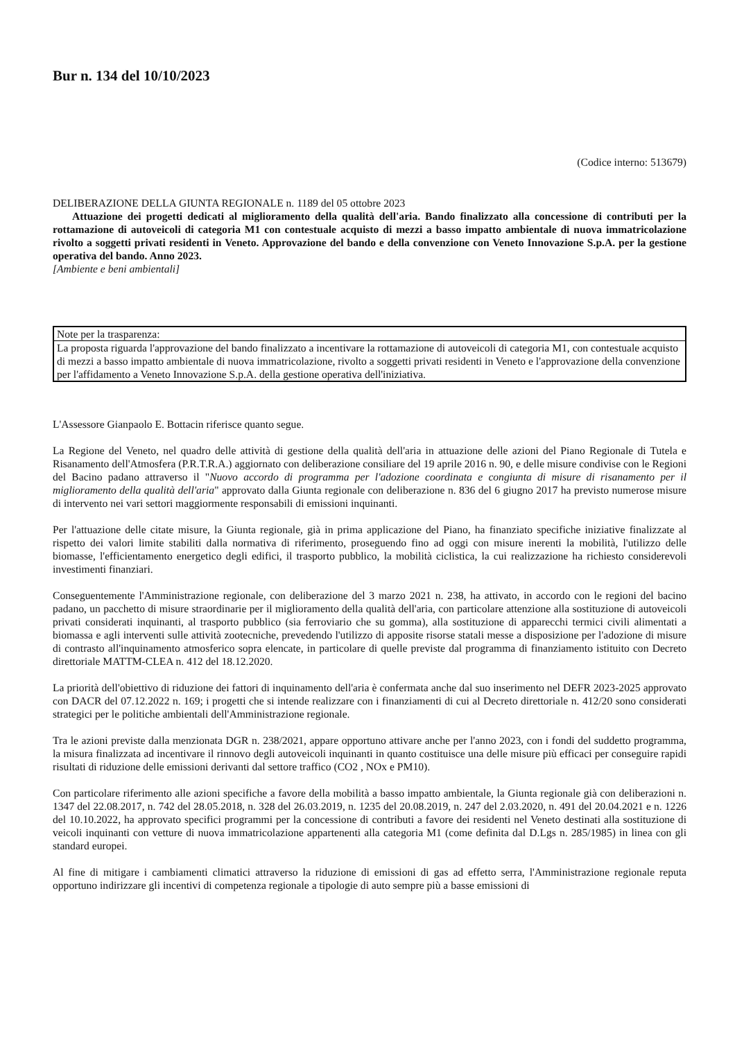Bur n. 134 del 10/10/2023
(Codice interno: 513679)
DELIBERAZIONE DELLA GIUNTA REGIONALE n. 1189 del 05 ottobre 2023
Attuazione dei progetti dedicati al miglioramento della qualità dell'aria. Bando finalizzato alla concessione di contributi per la rottamazione di autoveicoli di categoria M1 con contestuale acquisto di mezzi a basso impatto ambientale di nuova immatricolazione rivolto a soggetti privati residenti in Veneto. Approvazione del bando e della convenzione con Veneto Innovazione S.p.A. per la gestione operativa del bando. Anno 2023.
[Ambiente e beni ambientali]
Note per la trasparenza:
La proposta riguarda l'approvazione del bando finalizzato a incentivare la rottamazione di autoveicoli di categoria M1, con contestuale acquisto di mezzi a basso impatto ambientale di nuova immatricolazione, rivolto a soggetti privati residenti in Veneto e l'approvazione della convenzione per l'affidamento a Veneto Innovazione S.p.A. della gestione operativa dell'iniziativa.
L'Assessore Gianpaolo E. Bottacin riferisce quanto segue.
La Regione del Veneto, nel quadro delle attività di gestione della qualità dell'aria in attuazione delle azioni del Piano Regionale di Tutela e Risanamento dell'Atmosfera (P.R.T.R.A.) aggiornato con deliberazione consiliare del 19 aprile 2016 n. 90, e delle misure condivise con le Regioni del Bacino padano attraverso il "Nuovo accordo di programma per l'adozione coordinata e congiunta di misure di risanamento per il miglioramento della qualità dell'aria" approvato dalla Giunta regionale con deliberazione n. 836 del 6 giugno 2017 ha previsto numerose misure di intervento nei vari settori maggiormente responsabili di emissioni inquinanti.
Per l'attuazione delle citate misure, la Giunta regionale, già in prima applicazione del Piano, ha finanziato specifiche iniziative finalizzate al rispetto dei valori limite stabiliti dalla normativa di riferimento, proseguendo fino ad oggi con misure inerenti la mobilità, l'utilizzo delle biomasse, l'efficientamento energetico degli edifici, il trasporto pubblico, la mobilità ciclistica, la cui realizzazione ha richiesto considerevoli investimenti finanziari.
Conseguentemente l'Amministrazione regionale, con deliberazione del 3 marzo 2021 n. 238, ha attivato, in accordo con le regioni del bacino padano, un pacchetto di misure straordinarie per il miglioramento della qualità dell'aria, con particolare attenzione alla sostituzione di autoveicoli privati considerati inquinanti, al trasporto pubblico (sia ferroviario che su gomma), alla sostituzione di apparecchi termici civili alimentati a biomassa e agli interventi sulle attività zootecniche, prevedendo l'utilizzo di apposite risorse statali messe a disposizione per l'adozione di misure di contrasto all'inquinamento atmosferico sopra elencate, in particolare di quelle previste dal programma di finanziamento istituito con Decreto direttoriale MATTM-CLEA n. 412 del 18.12.2020.
La priorità dell'obiettivo di riduzione dei fattori di inquinamento dell'aria è confermata anche dal suo inserimento nel DEFR 2023-2025 approvato con DACR del 07.12.2022 n. 169; i progetti che si intende realizzare con i finanziamenti di cui al Decreto direttoriale n. 412/20 sono considerati strategici per le politiche ambientali dell'Amministrazione regionale.
Tra le azioni previste dalla menzionata DGR n. 238/2021, appare opportuno attivare anche per l'anno 2023, con i fondi del suddetto programma, la misura finalizzata ad incentivare il rinnovo degli autoveicoli inquinanti in quanto costituisce una delle misure più efficaci per conseguire rapidi risultati di riduzione delle emissioni derivanti dal settore traffico (CO2 , NOx e PM10).
Con particolare riferimento alle azioni specifiche a favore della mobilità a basso impatto ambientale, la Giunta regionale già con deliberazioni n. 1347 del 22.08.2017, n. 742 del 28.05.2018, n. 328 del 26.03.2019, n. 1235 del 20.08.2019, n. 247 del 2.03.2020, n. 491 del 20.04.2021 e n. 1226 del 10.10.2022, ha approvato specifici programmi per la concessione di contributi a favore dei residenti nel Veneto destinati alla sostituzione di veicoli inquinanti con vetture di nuova immatricolazione appartenenti alla categoria M1 (come definita dal D.Lgs n. 285/1985) in linea con gli standard europei.
Al fine di mitigare i cambiamenti climatici attraverso la riduzione di emissioni di gas ad effetto serra, l'Amministrazione regionale reputa opportuno indirizzare gli incentivi di competenza regionale a tipologie di auto sempre più a basse emissioni di